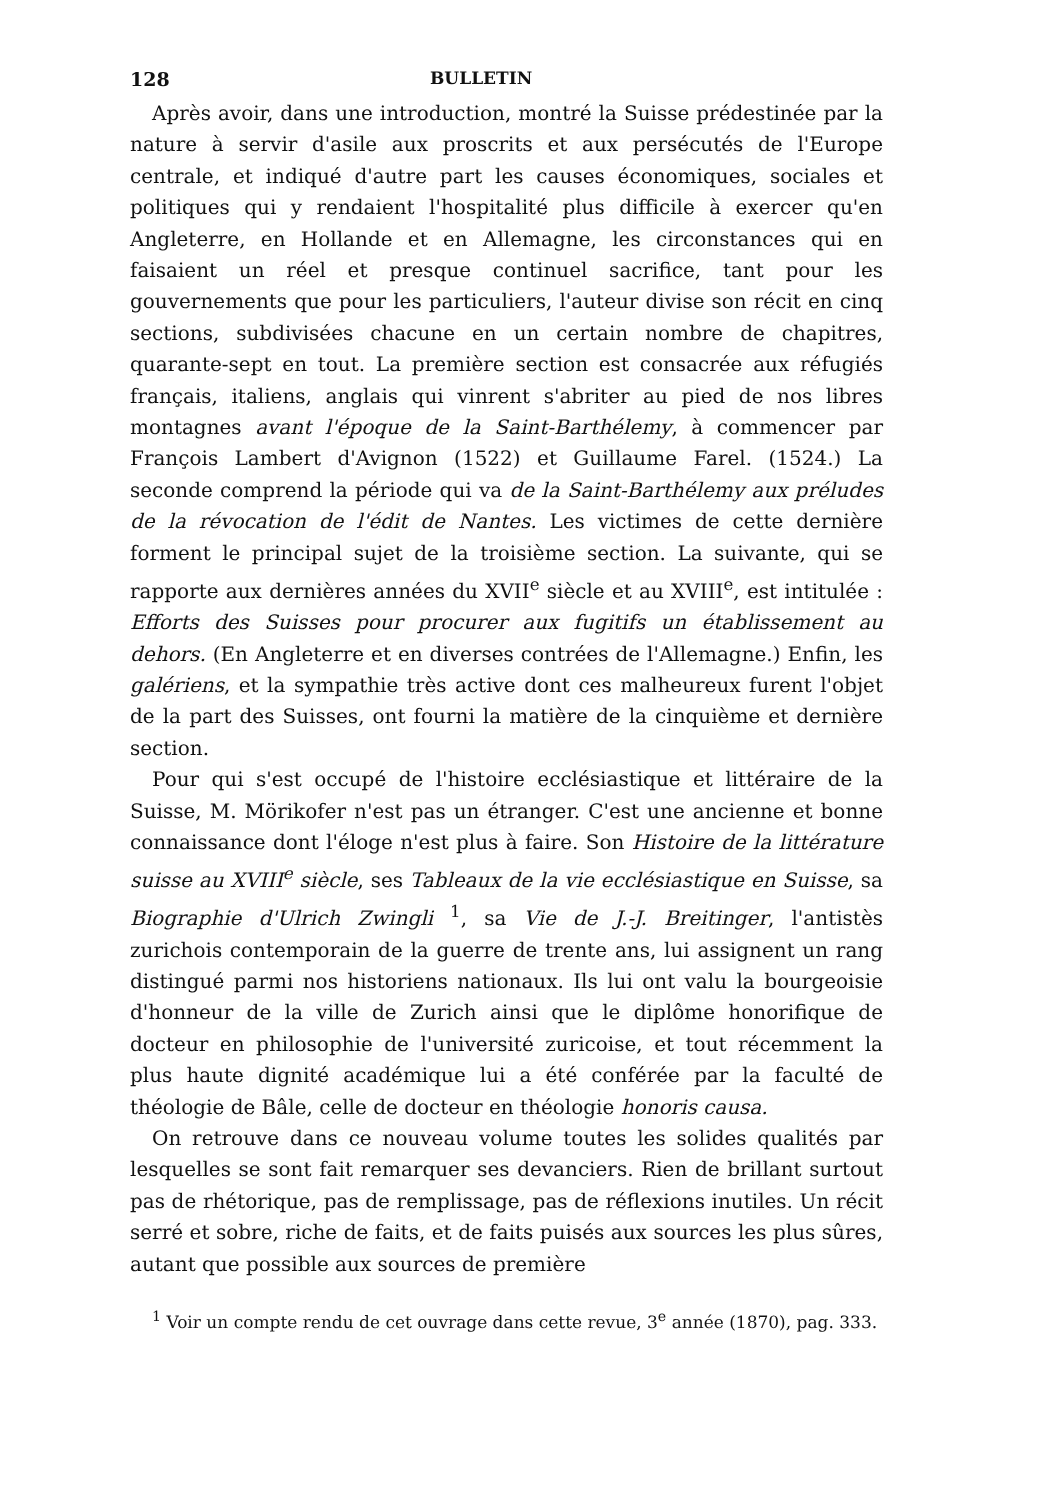128 BULLETIN
Après avoir, dans une introduction, montré la Suisse prédestinée par la nature à servir d'asile aux proscrits et aux persécutés de l'Europe centrale, et indiqué d'autre part les causes économiques, sociales et politiques qui y rendaient l'hospitalité plus difficile à exercer qu'en Angleterre, en Hollande et en Allemagne, les circonstances qui en faisaient un réel et presque continuel sacrifice, tant pour les gouvernements que pour les particuliers, l'auteur divise son récit en cinq sections, subdivisées chacune en un certain nombre de chapitres, quarante-sept en tout. La première section est consacrée aux réfugiés français, italiens, anglais qui vinrent s'abriter au pied de nos libres montagnes avant l'époque de la Saint-Barthélemy, à commencer par François Lambert d'Avignon (1522) et Guillaume Farel. (1524.) La seconde comprend la période qui va de la Saint-Barthélemy aux préludes de la révocation de l'édit de Nantes. Les victimes de cette dernière forment le principal sujet de la troisième section. La suivante, qui se rapporte aux dernières années du XVII<sup>e</sup> siècle et au XVIII<sup>e</sup>, est intitulée : Efforts des Suisses pour procurer aux fugitifs un établissement au dehors. (En Angleterre et en diverses contrées de l'Allemagne.) Enfin, les galériens, et la sympathie très active dont ces malheureux furent l'objet de la part des Suisses, ont fourni la matière de la cinquième et dernière section.
Pour qui s'est occupé de l'histoire ecclésiastique et littéraire de la Suisse, M. Mörikofer n'est pas un étranger. C'est une ancienne et bonne connaissance dont l'éloge n'est plus à faire. Son Histoire de la littérature suisse au XVIII<sup>e</sup> siècle, ses Tableaux de la vie ecclésiastique en Suisse, sa Biographie d'Ulrich Zwingli <sup>1</sup>, sa Vie de J.-J. Breitinger, l'antistès zurichois contemporain de la guerre de trente ans, lui assignent un rang distingué parmi nos historiens nationaux. Ils lui ont valu la bourgeoisie d'honneur de la ville de Zurich ainsi que le diplôme honorifique de docteur en philosophie de l'université zuricoise, et tout récemment la plus haute dignité académique lui a été conférée par la faculté de théologie de Bâle, celle de docteur en théologie honoris causa.
On retrouve dans ce nouveau volume toutes les solides qualités par lesquelles se sont fait remarquer ses devanciers. Rien de brillant surtout pas de rhétorique, pas de remplissage, pas de réflexions inutiles. Un récit serré et sobre, riche de faits, et de faits puisés aux sources les plus sûres, autant que possible aux sources de première
<sup>1</sup> Voir un compte rendu de cet ouvrage dans cette revue, 3<sup>e</sup> année (1870), pag. 333.